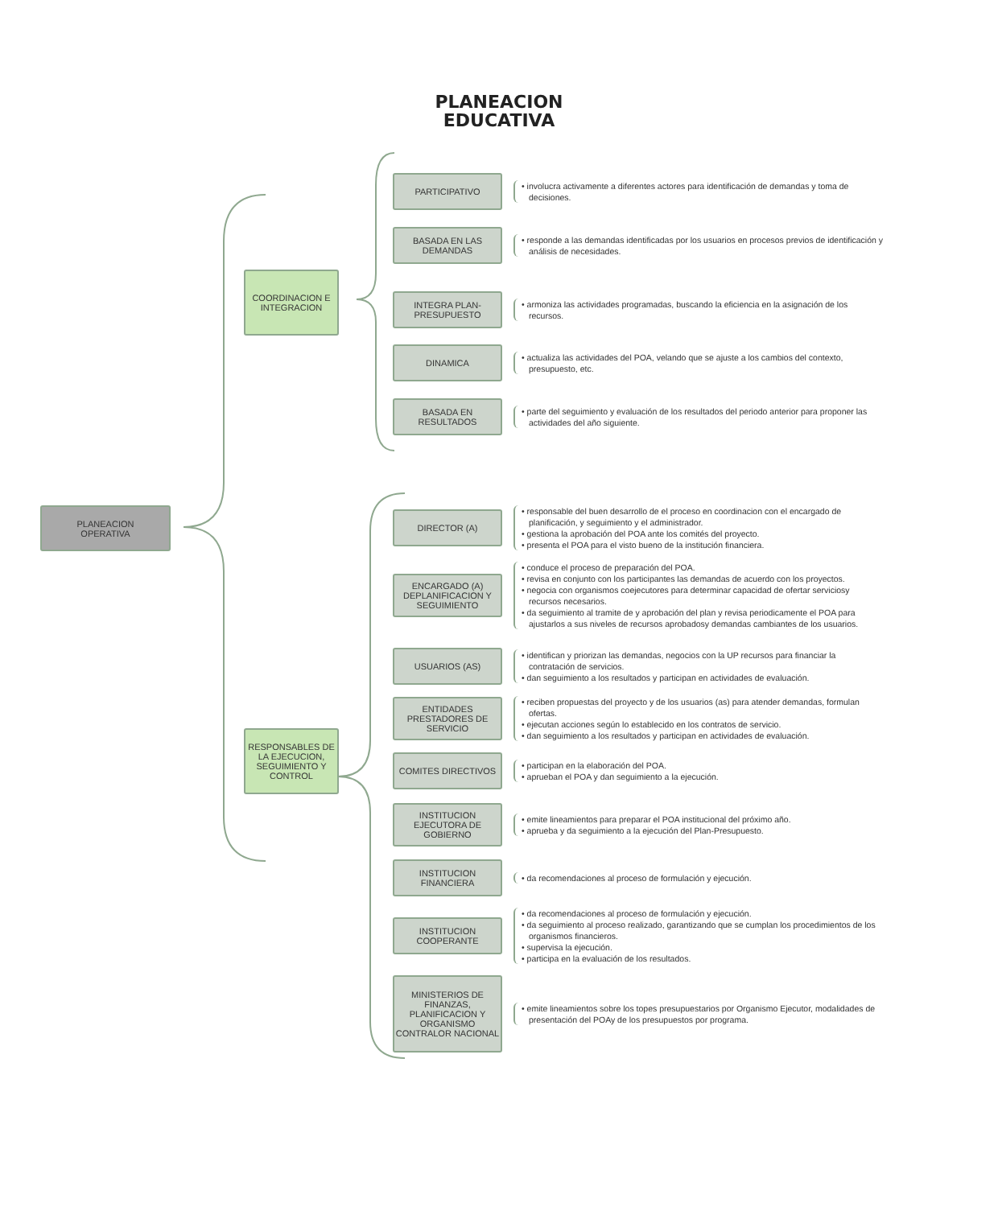PLANEACION
EDUCATIVA
PLANEACION
OPERATIVA
COORDINACION E INTEGRACION
RESPONSABLES DE LA EJECUCION, SEGUIMIENTO Y CONTROL
PARTICIPATIVO
• involucra activamente a diferentes actores para identificación de demandas y toma de decisiones.
BASADA EN LAS DEMANDAS
• responde a las demandas identificadas por los usuarios en procesos previos de identificación y análisis de necesidades.
INTEGRA PLAN-PRESUPUESTO
• armoniza las actividades programadas, buscando la eficiencia en la asignación de los recursos.
DINAMICA
• actualiza las actividades del POA, velando que se ajuste a los cambios del contexto, presupuesto, etc.
BASADA EN RESULTADOS
• parte del seguimiento y evaluación de los resultados del periodo anterior para proponer las actividades del año siguiente.
DIRECTOR (A)
• responsable del buen desarrollo de el proceso en coordinacion con el encargado de planificación, y seguimiento y el administrador.
• gestiona la aprobación del POA ante los comités del proyecto.
• presenta el POA para el visto bueno de la institución financiera.
ENCARGADO (A) DEPLANIFICACION Y SEGUIMIENTO
• conduce el proceso de preparación del POA.
• revisa en conjunto con los participantes las demandas de acuerdo con los proyectos.
• negocia con organismos coejecutores para determinar capacidad de ofertar serviciosy recursos necesarios.
• da seguimiento al tramite de y aprobación del plan y revisa periodicamente el POA para ajustarlos a sus niveles de recursos aprobadosy demandas cambiantes de los usuarios.
USUARIOS (AS)
• identifican y priorizan las demandas, negocios con la UP recursos para financiar la contratación de servicios.
• dan seguimiento a los resultados y participan en actividades de evaluación.
ENTIDADES PRESTADORES DE SERVICIO
• reciben propuestas del proyecto y de los usuarios (as) para atender demandas, formulan ofertas.
• ejecutan acciones según lo establecido en los contratos de servicio.
• dan seguimiento a los resultados y participan en actividades de evaluación.
COMITES DIRECTIVOS
• participan en la elaboración del POA.
• aprueban el POA y dan seguimiento a la ejecución.
INSTITUCION EJECUTORA DE GOBIERNO
• emite lineamientos para preparar el POA institucional del próximo año.
• aprueba y da seguimiento a la ejecución del Plan-Presupuesto.
INSTITUCION FINANCIERA
• da recomendaciones al proceso de formulación y ejecución.
INSTITUCION COOPERANTE
• da recomendaciones al proceso de formulación y ejecución.
• da seguimiento al proceso realizado, garantizando que se cumplan los procedimientos de los organismos financieros.
• supervisa la ejecución.
• participa en la evaluación de los resultados.
MINISTERIOS DE FINANZAS, PLANIFICACION Y ORGANISMO CONTRALOR NACIONAL
• emite lineamientos sobre los topes presupuestarios por Organismo Ejecutor, modalidades de presentación del POAy de los presupuestos por programa.